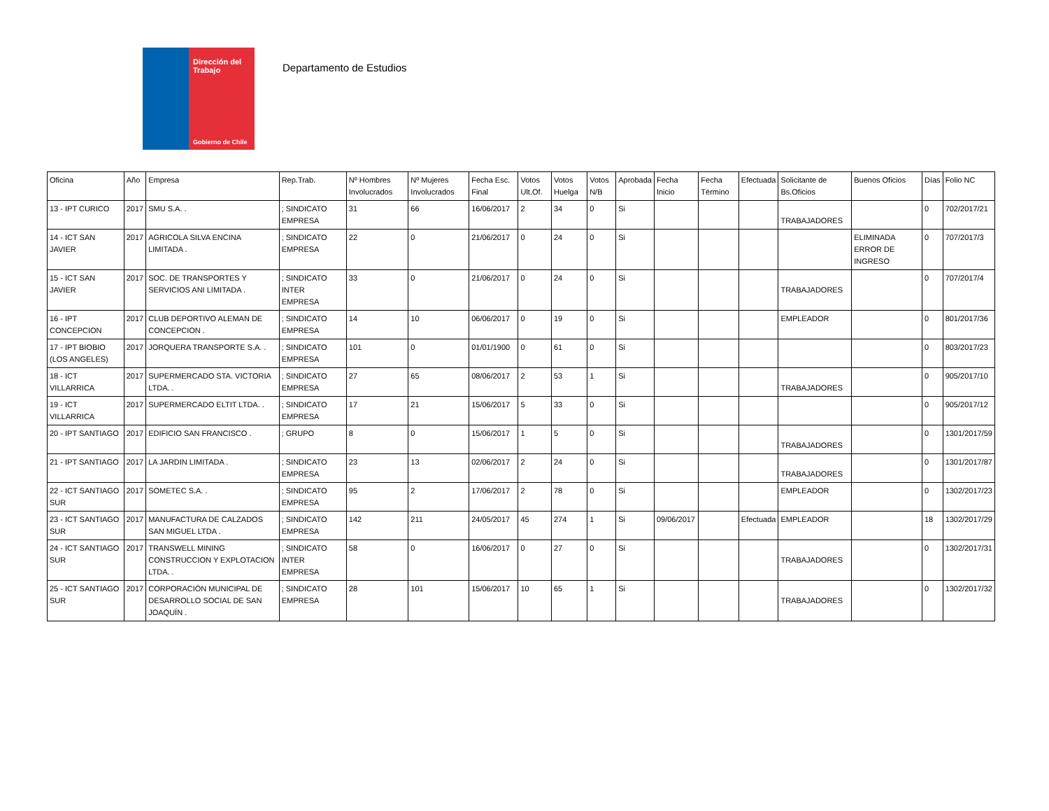Dirección del Trabajo
Gobierno de Chile
Departamento de Estudios
| Oficina | Año | Empresa | Rep.Trab. | Nº Hombres Involucrados | Nº Mujeres Involucrados | Fecha Esc. Final | Votos Ult.Of. | Votos Huelga | Votos N/B | Aprobada | Fecha Inicio | Fecha Término | Efectuada | Solicitante de Bs.Oficios | Buenos Oficios | Días | Folio NC |
| --- | --- | --- | --- | --- | --- | --- | --- | --- | --- | --- | --- | --- | --- | --- | --- | --- | --- |
| 13 - IPT CURICO | 2017 | SMU S.A. . | ; SINDICATO EMPRESA | 31 | 66 | 16/06/2017 | 2 | 34 | 0 | Si | | | | TRABAJADORES | | 0 | 702/2017/21 |
| 14 - ICT SAN JAVIER | 2017 | AGRICOLA SILVA ENCINA LIMITADA . | ; SINDICATO EMPRESA | 22 | 0 | 21/06/2017 | 0 | 24 | 0 | Si | | | | | ELIMINADA ERROR DE INGRESO | 0 | 707/2017/3 |
| 15 - ICT SAN JAVIER | 2017 | SOC. DE TRANSPORTES Y SERVICIOS ANI LIMITADA . | ; SINDICATO INTER EMPRESA | 33 | 0 | 21/06/2017 | 0 | 24 | 0 | Si | | | | TRABAJADORES | | 0 | 707/2017/4 |
| 16 - IPT CONCEPCION | 2017 | CLUB DEPORTIVO ALEMAN DE CONCEPCION . | ; SINDICATO EMPRESA | 14 | 10 | 06/06/2017 | 0 | 19 | 0 | Si | | | | EMPLEADOR | | 0 | 801/2017/36 |
| 17 - IPT BIOBIO (LOS ANGELES) | 2017 | JORQUERA TRANSPORTE S.A. . | ; SINDICATO EMPRESA | 101 | 0 | 01/01/1900 | 0 | 61 | 0 | Si | | | | | | 0 | 803/2017/23 |
| 18 - ICT VILLARRICA | 2017 | SUPERMERCADO STA. VICTORIA LTDA. . | ; SINDICATO EMPRESA | 27 | 65 | 08/06/2017 | 2 | 53 | 1 | Si | | | | TRABAJADORES | | 0 | 905/2017/10 |
| 19 - ICT VILLARRICA | 2017 | SUPERMERCADO ELTIT LTDA. . | ; SINDICATO EMPRESA | 17 | 21 | 15/06/2017 | 5 | 33 | 0 | Si | | | | | | 0 | 905/2017/12 |
| 20 - IPT SANTIAGO | 2017 | EDIFICIO SAN FRANCISCO . | ; GRUPO | 8 | 0 | 15/06/2017 | 1 | 5 | 0 | Si | | | | TRABAJADORES | | 0 | 1301/2017/59 |
| 21 - IPT SANTIAGO | 2017 | LA JARDIN LIMITADA . | ; SINDICATO EMPRESA | 23 | 13 | 02/06/2017 | 2 | 24 | 0 | Si | | | | TRABAJADORES | | 0 | 1301/2017/87 |
| 22 - ICT SANTIAGO SUR | 2017 | SOMETEC S.A. . | ; SINDICATO EMPRESA | 95 | 2 | 17/06/2017 | 2 | 78 | 0 | Si | | | | EMPLEADOR | | 0 | 1302/2017/23 |
| 23 - ICT SANTIAGO SUR | 2017 | MANUFACTURA DE CALZADOS SAN MIGUEL LTDA . | ; SINDICATO EMPRESA | 142 | 211 | 24/05/2017 | 45 | 274 | 1 | Si | 09/06/2017 | | Efectuada | EMPLEADOR | | 18 | 1302/2017/29 |
| 24 - ICT SANTIAGO SUR | 2017 | TRANSWELL MINING CONSTRUCCION Y EXPLOTACION LTDA. . | ; SINDICATO INTER EMPRESA | 58 | 0 | 16/06/2017 | 0 | 27 | 0 | Si | | | | TRABAJADORES | | 0 | 1302/2017/31 |
| 25 - ICT SANTIAGO SUR | 2017 | CORPORACIÓN MUNICIPAL DE DESARROLLO SOCIAL DE SAN JOAQUÍN . | ; SINDICATO EMPRESA | 28 | 101 | 15/06/2017 | 10 | 65 | 1 | Si | | | | TRABAJADORES | | 0 | 1302/2017/32 |